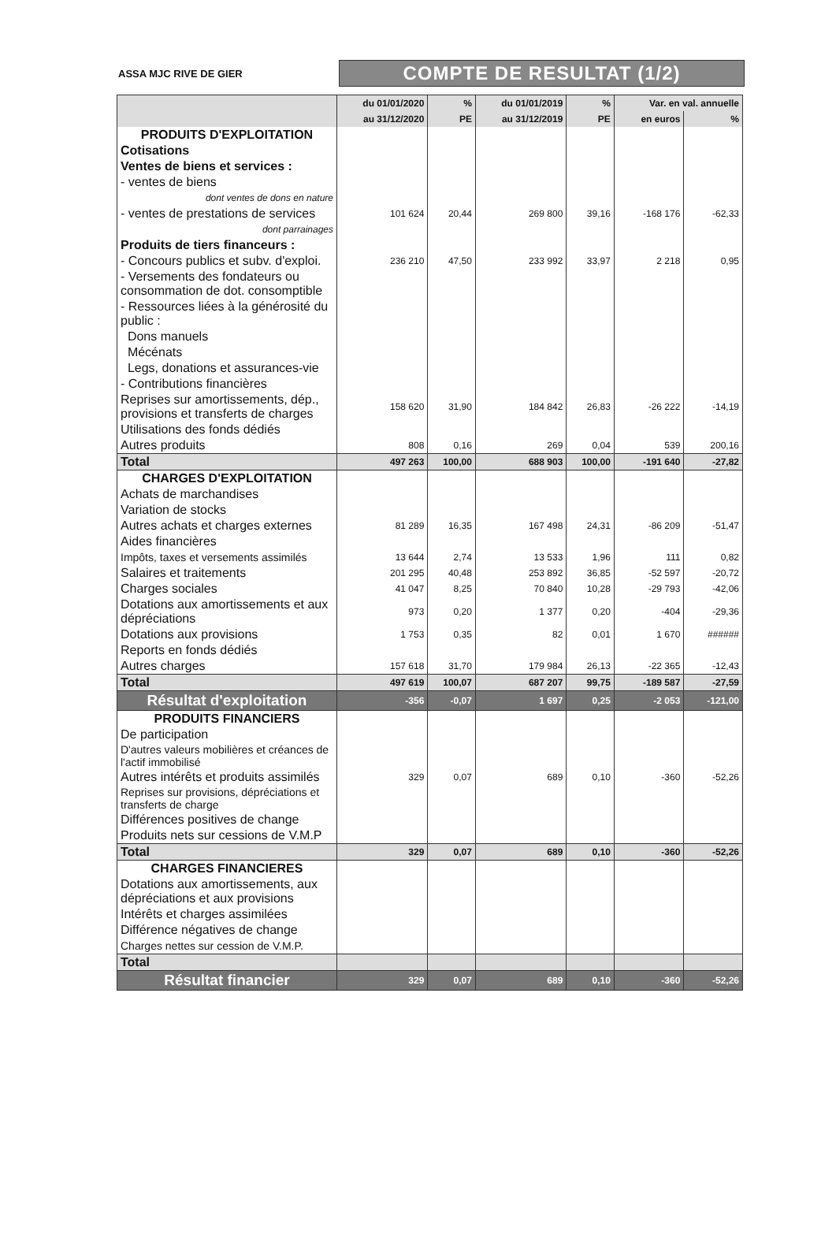ASSA MJC RIVE DE GIER
COMPTE DE RESULTAT (1/2)
| | du 01/01/2020 | % | du 01/01/2019 | % | Var. en val. annuelle | |
| --- | --- | --- | --- | --- | --- | --- |
| | au 31/12/2020 | PE | au 31/12/2019 | PE | en euros | % |
| PRODUITS D'EXPLOITATION | | | | | | |
| Cotisations | | | | | | |
| Ventes de biens et services : | | | | | | |
| - ventes de biens | | | | | | |
| dont ventes de dons en nature | | | | | | |
| - ventes de prestations de services | 101 624 | 20,44 | 269 800 | 39,16 | -168 176 | -62,33 |
| dont parrainages | | | | | | |
| Produits de tiers financeurs : | | | | | | |
| - Concours publics et subv. d'exploi. | 236 210 | 47,50 | 233 992 | 33,97 | 2 218 | 0,95 |
| - Versements des fondateurs ou consommation de dot. consomptible | | | | | | |
| - Ressources liées à la générosité du public : | | | | | | |
| Dons manuels | | | | | | |
| Mécénats | | | | | | |
| Legs, donations et assurances-vie | | | | | | |
| - Contributions financières | | | | | | |
| Reprises sur amortissements, dép., provisions et transferts de charges | 158 620 | 31,90 | 184 842 | 26,83 | -26 222 | -14,19 |
| Utilisations des fonds dédiés | | | | | | |
| Autres produits | 808 | 0,16 | 269 | 0,04 | 539 | 200,16 |
| Total | 497 263 | 100,00 | 688 903 | 100,00 | -191 640 | -27,82 |
| CHARGES D'EXPLOITATION | | | | | | |
| Achats de marchandises | | | | | | |
| Variation de stocks | | | | | | |
| Autres achats et charges externes | 81 289 | 16,35 | 167 498 | 24,31 | -86 209 | -51,47 |
| Aides financières | | | | | | |
| Impôts, taxes et versements assimilés | 13 644 | 2,74 | 13 533 | 1,96 | 111 | 0,82 |
| Salaires et traitements | 201 295 | 40,48 | 253 892 | 36,85 | -52 597 | -20,72 |
| Charges sociales | 41 047 | 8,25 | 70 840 | 10,28 | -29 793 | -42,06 |
| Dotations aux amortissements et aux dépréciations | 973 | 0,20 | 1 377 | 0,20 | -404 | -29,36 |
| Dotations aux provisions | 1 753 | 0,35 | 82 | 0,01 | 1 670 | ###### |
| Reports en fonds dédiés | | | | | | |
| Autres charges | 157 618 | 31,70 | 179 984 | 26,13 | -22 365 | -12,43 |
| Total | 497 619 | 100,07 | 687 207 | 99,75 | -189 587 | -27,59 |
| Résultat d'exploitation | -356 | -0,07 | 1 697 | 0,25 | -2 053 | -121,00 |
| PRODUITS FINANCIERS | | | | | | |
| De participation | | | | | | |
| D'autres valeurs mobilières et créances de l'actif immobilisé | | | | | | |
| Autres intérêts et produits assimilés | 329 | 0,07 | 689 | 0,10 | -360 | -52,26 |
| Reprises sur provisions, dépréciations et transferts de charge | | | | | | |
| Différences positives de change | | | | | | |
| Produits nets sur cessions de V.M.P | | | | | | |
| Total | 329 | 0,07 | 689 | 0,10 | -360 | -52,26 |
| CHARGES FINANCIERES | | | | | | |
| Dotations aux amortissements, aux dépréciations et aux provisions | | | | | | |
| Intérêts et charges assimilées | | | | | | |
| Différence négatives de change | | | | | | |
| Charges nettes sur cession de V.M.P. | | | | | | |
| Total | | | | | | |
| Résultat financier | 329 | 0,07 | 689 | 0,10 | -360 | -52,26 |